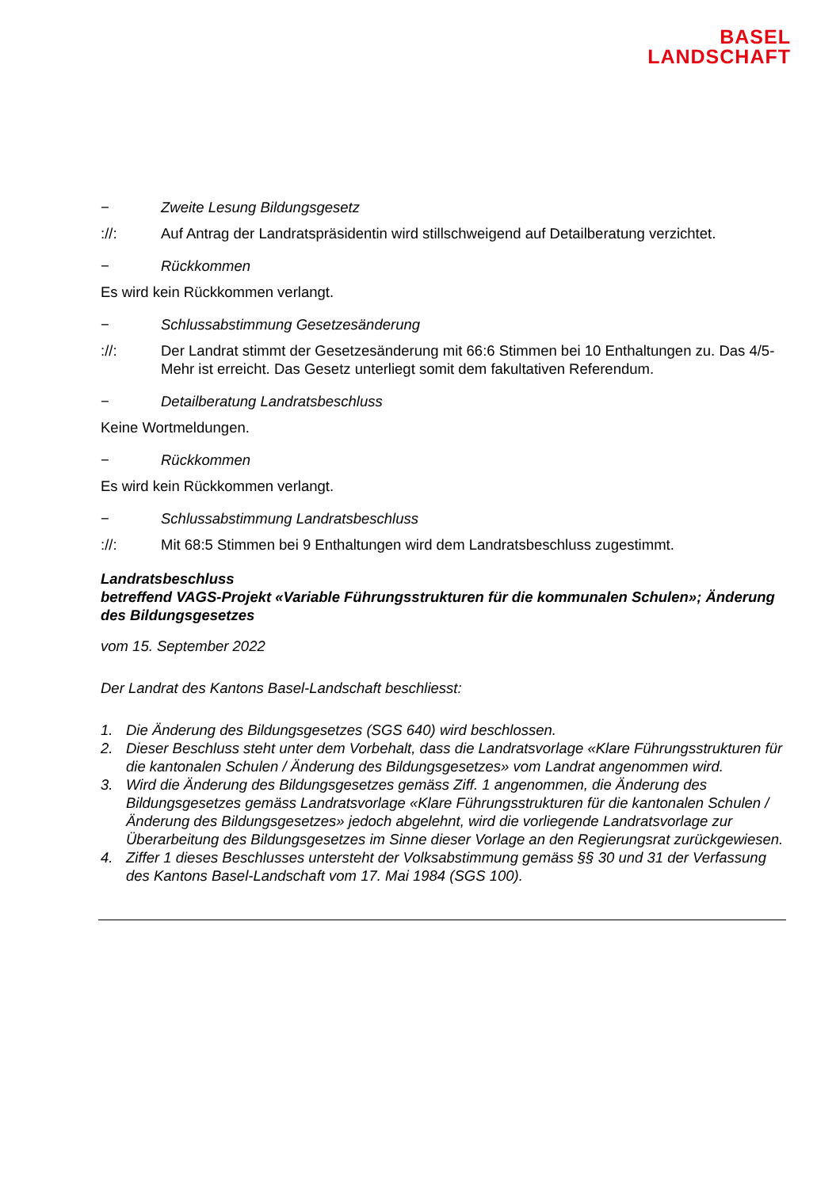BASEL
LANDSCHAFT
− Zweite Lesung Bildungsgesetz
://: Auf Antrag der Landratspräsidentin wird stillschweigend auf Detailberatung verzichtet.
− Rückkommen
Es wird kein Rückkommen verlangt.
− Schlussabstimmung Gesetzesänderung
://: Der Landrat stimmt der Gesetzesänderung mit 66:6 Stimmen bei 10 Enthaltungen zu. Das 4/5-Mehr ist erreicht. Das Gesetz unterliegt somit dem fakultativen Referendum.
− Detailberatung Landratsbeschluss
Keine Wortmeldungen.
− Rückkommen
Es wird kein Rückkommen verlangt.
− Schlussabstimmung Landratsbeschluss
://: Mit 68:5 Stimmen bei 9 Enthaltungen wird dem Landratsbeschluss zugestimmt.
Landratsbeschluss
betreffend VAGS-Projekt «Variable Führungsstrukturen für die kommunalen Schulen»; Änderung des Bildungsgesetzes
vom 15. September 2022
Der Landrat des Kantons Basel-Landschaft beschliesst:
1. Die Änderung des Bildungsgesetzes (SGS 640) wird beschlossen.
2. Dieser Beschluss steht unter dem Vorbehalt, dass die Landratsvorlage «Klare Führungsstrukturen für die kantonalen Schulen / Änderung des Bildungsgesetzes» vom Landrat angenommen wird.
3. Wird die Änderung des Bildungsgesetzes gemäss Ziff. 1 angenommen, die Änderung des Bildungsgesetzes gemäss Landratsvorlage «Klare Führungsstrukturen für die kantonalen Schulen / Änderung des Bildungsgesetzes» jedoch abgelehnt, wird die vorliegende Landratsvorlage zur Überarbeitung des Bildungsgesetzes im Sinne dieser Vorlage an den Regierungsrat zurückgewiesen.
4. Ziffer 1 dieses Beschlusses untersteht der Volksabstimmung gemäss §§ 30 und 31 der Verfassung des Kantons Basel-Landschaft vom 17. Mai 1984 (SGS 100).